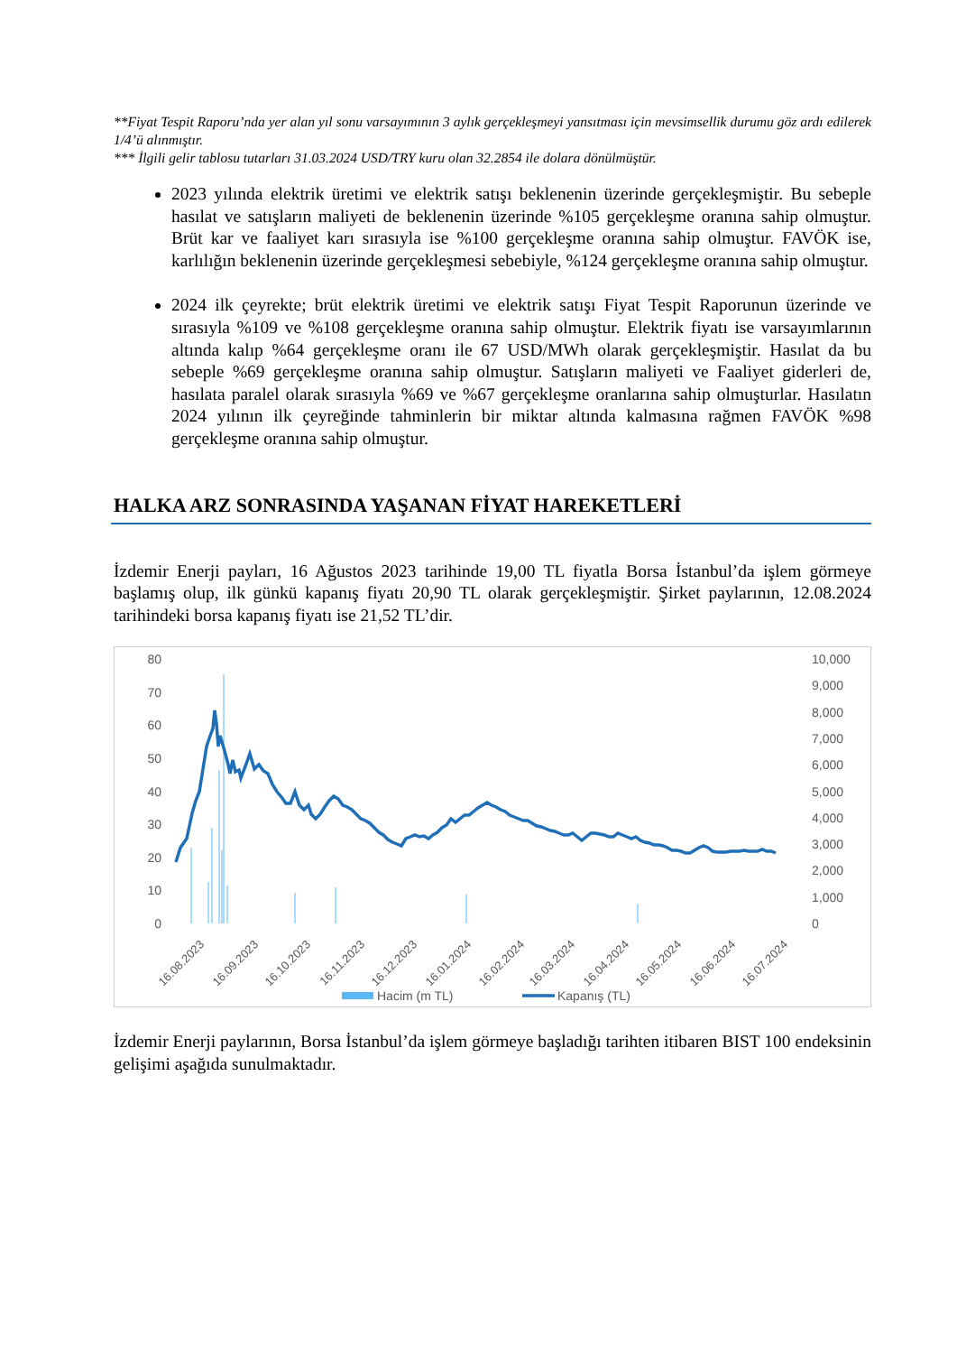**Fiyat Tespit Raporu’nda yer alan yıl sonu varsayımının 3 aylık gerçekleşmeyi yansıtması için mevsimsellik durumu göz ardı edilerek 1/4’ü alınmıştır.
*** İlgili gelir tablosu tutarları 31.03.2024 USD/TRY kuru olan 32.2854 ile dolara dönülmüştür.
2023 yılında elektrik üretimi ve elektrik satışı beklenenin üzerinde gerçekleşmiştir. Bu sebeple hasılat ve satışların maliyeti de beklenenin üzerinde %105 gerçekleşme oranına sahip olmuştur. Brüt kar ve faaliyet karı sırasıyla ise %100 gerçekleşme oranına sahip olmuştur. FAVÖK ise, karlılığın beklenenin üzerinde gerçekleşmesi sebebiyle, %124 gerçekleşme oranına sahip olmuştur.
2024 ilk çeyrekte; brüt elektrik üretimi ve elektrik satışı Fiyat Tespit Raporunun üzerinde ve sırasıyla %109 ve %108 gerçekleşme oranına sahip olmuştur. Elektrik fiyatı ise varsayımlarının altında kalıp %64 gerçekleşme oranı ile 67 USD/MWh olarak gerçekleşmiştir. Hasılat da bu sebeple %69 gerçekleşme oranına sahip olmuştur. Satışların maliyeti ve Faaliyet giderleri de, hasılata paralel olarak sırasıyla %69 ve %67 gerçekleşme oranlarına sahip olmuşturlar. Hasılatın 2024 yılının ilk çeyreğinde tahminlerin bir miktar altında kalmasına rağmen FAVÖK %98 gerçekleşme oranına sahip olmuştur.
HALKA ARZ SONRASINDA YAŞANAN FİYAT HAREKETLERİ
İzdemir Enerji payları, 16 Ağustos 2023 tarihinde 19,00 TL fiyatla Borsa İstanbul’da işlem görmeye başlamış olup, ilk günkü kapanış fiyatı 20,90 TL olarak gerçekleşmiştir. Şirket paylarının, 12.08.2024 tarihindeki borsa kapanış fiyatı ise 21,52 TL’dir.
80
70
60
50
40
30
20
10
0
10,000
9,000
8,000
7,000
6,000
5,000
4,000
3,000
2,000
1,000
0
16.08.2023
16.09.2023
16.10.2023
16.11.2023
16.12.2023
16.01.2024
16.02.2024
16.03.2024
16.04.2024
16.05.2024
16.06.2024
16.07.2024
Hacim (m TL)
Kapanış (TL)
İzdemir Enerji paylarının, Borsa İstanbul’da işlem görmeye başladığı tarihten itibaren BIST 100 endeksinin gelişimi aşağıda sunulmaktadır.